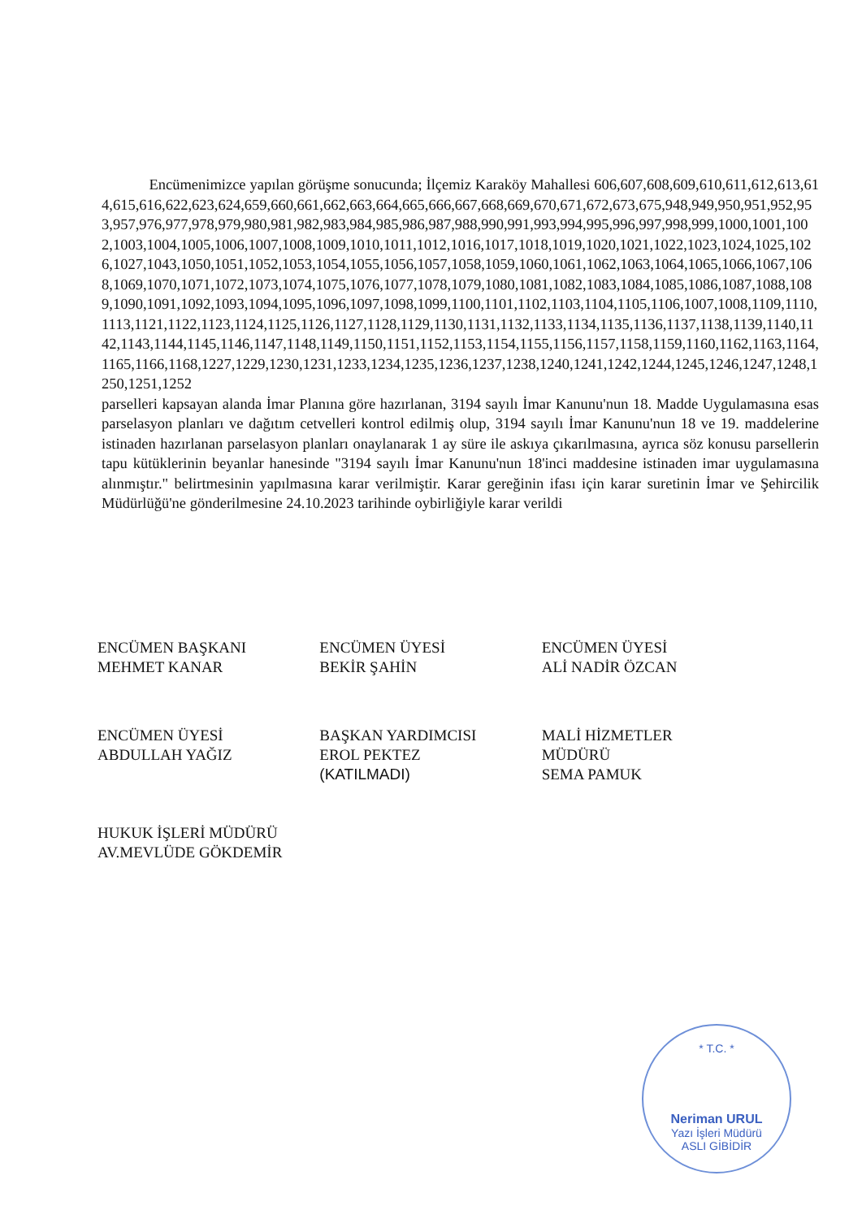Encümenimizce yapılan görüşme sonucunda; İlçemiz Karaköy Mahallesi 606,607,608,609,610,611,612,613,614,615,616,622,623,624,659,660,661,662,663,664,665,666,667,668,669,670,671,672,673,675,948,949,950,951,952,953,957,976,977,978,979,980,981,982,983,984,985,986,987,988,990,991,993,994,995,996,997,998,999,1000,1001,1002,1003,1004,1005,1006,1007,1008,1009,1010,1011,1012,1016,1017,1018,1019,1020,1021,1022,1023,1024,1025,1026,1027,1043,1050,1051,1052,1053,1054,1055,1056,1057,1058,1059,1060,1061,1062,1063,1064,1065,1066,1067,1068,1069,1070,1071,1072,1073,1074,1075,1076,1077,1078,1079,1080,1081,1082,1083,1084,1085,1086,1087,1088,1089,1090,1091,1092,1093,1094,1095,1096,1097,1098,1099,1100,1101,1102,1103,1104,1105,1106,1007,1008,1109,1110,1113,1121,1122,1123,1124,1125,1126,1127,1128,1129,1130,1131,1132,1133,1134,1135,1136,1137,1138,1139,1140,1142,1143,1144,1145,1146,1147,1148,1149,1150,1151,1152,1153,1154,1155,1156,1157,1158,1159,1160,1162,1163,1164,1165,1166,1168,1227,1229,1230,1231,1233,1234,1235,1236,1237,1238,1240,1241,1242,1244,1245,1246,1247,1248,1250,1251,1252
parselleri kapsayan alanda İmar Planına göre hazırlanan, 3194 sayılı İmar Kanunu'nun 18. Madde Uygulamasına esas parselasyon planları ve dağıtım cetvelleri kontrol edilmiş olup, 3194 sayılı İmar Kanunu'nun 18 ve 19. maddelerine istinaden hazırlanan parselasyon planları onaylanarak 1 ay süre ile askıya çıkarılmasına, ayrıca söz konusu parsellerin tapu kütüklerinin beyanlar hanesinde "3194 sayılı İmar Kanunu'nun 18'inci maddesine istinaden imar uygulamasına alınmıştır." belirtmesinin yapılmasına karar verilmiştir. Karar gereğinin ifası için karar suretinin İmar ve Şehircilik Müdürlüğü'ne gönderilmesine 24.10.2023 tarihinde oybirliğiyle karar verildi
ENCÜMEN BAŞKANI
MEHMET KANAR
ENCÜMEN ÜYESİ
BEKİR ŞAHİN
ENCÜMEN ÜYESİ
ALİ NADİR ÖZCAN
ENCÜMEN ÜYESİ
ABDULLAH YAĞIZ
HUKUK İŞLERİ MÜDÜRÜ
AV.MEVLÜDE GÖKDEMİR
BAŞKAN YARDIMCISI
EROL PEKTEZ
(KATILMADI)
MALİ HİZMETLER
MÜDÜRÜ
SEMA PAMUK
* T.C. *
Neriman URUL
Yazı İşleri Müdürü
ASLI GİBİDİR